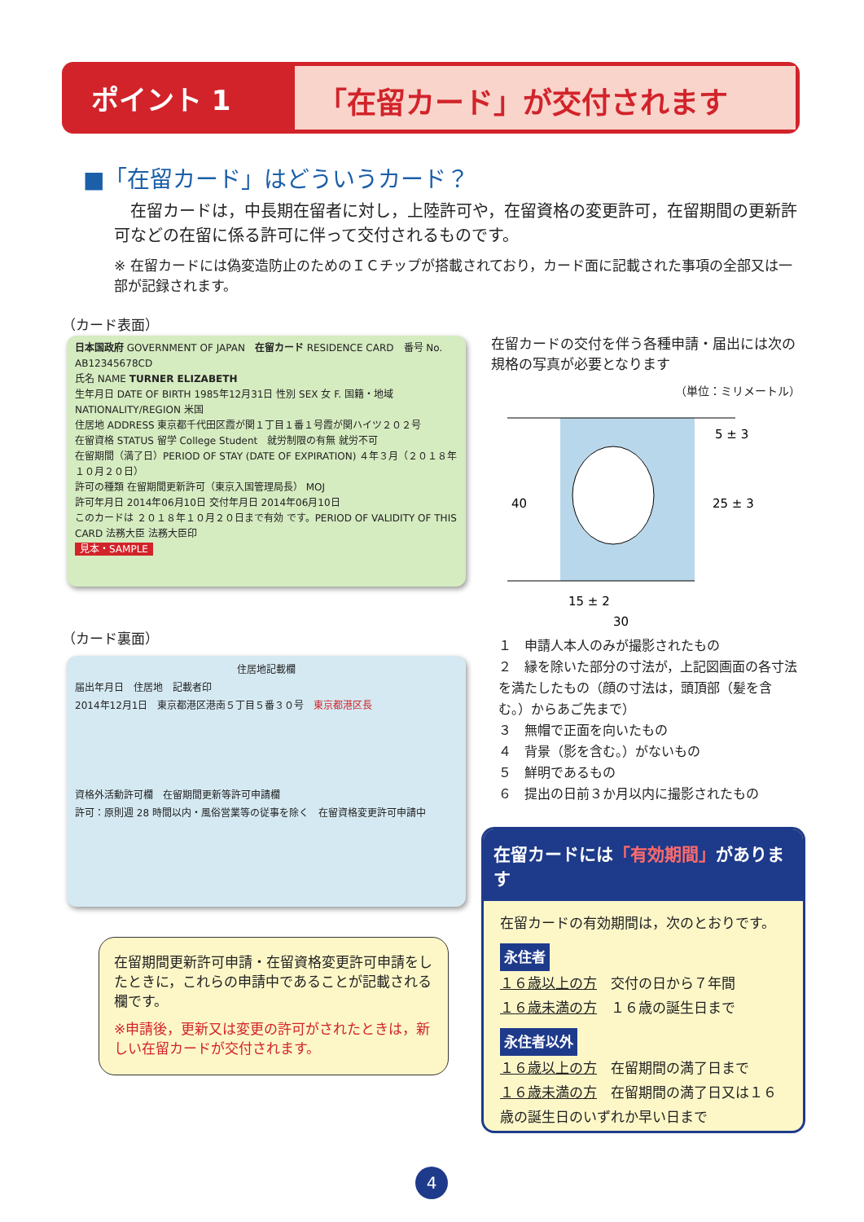ポイント 1 「在留カード」が交付されます
■「在留カード」はどういうカード？
　在留カードは，中長期在留者に対し，上陸許可や，在留資格の変更許可，在留期間の更新許可などの在留に係る許可に伴って交付されるものです。
※ 在留カードには偽変造防止のためのＩＣチップが搭載されており，カード面に記載された事項の全部又は一部が記録されます。
（カード表面）
日本国政府 GOVERNMENT OF JAPAN　在留カード RESIDENCE CARD　番号 No. AB12345678CD
氏名 NAME TURNER ELIZABETH
生年月日 DATE OF BIRTH 1985年12月31日 性別 SEX 女 F. 国籍・地域 NATIONALITY/REGION 米国
住居地 ADDRESS 東京都千代田区霞が関１丁目１番１号霞が関ハイツ２０２号
在留資格 STATUS 留学 College Student　就労制限の有無 就労不可
在留期間（満了日）PERIOD OF STAY (DATE OF EXPIRATION) ４年３月（２０１８年１０月２０日）
許可の種類 在留期間更新許可（東京入国管理局長） MOJ
許可年月日 2014年06月10日 交付年月日 2014年06月10日
このカードは ２０１８年１０月２０日まで有効 です。PERIOD OF VALIDITY OF THIS CARD 法務大臣 法務大臣印
見本・SAMPLE
在留カードの交付を伴う各種申請・届出には次の規格の写真が必要となります
（単位：ミリメートル）
40
5 ± 3
25 ± 3
15 ± 2
30
１　申請人本人のみが撮影されたもの
２　縁を除いた部分の寸法が，上記図画面の各寸法を満たしたもの（顔の寸法は，頭頂部（髪を含む。）からあご先まで）
３　無帽で正面を向いたもの
４　背景（影を含む。）がないもの
５　鮮明であるもの
６　提出の日前３か月以内に撮影されたもの
（カード裏面）
住居地記載欄
届出年月日　住居地　記載者印
2014年12月1日　東京都港区港南５丁目５番３０号　東京都港区長
資格外活動許可欄　在留期間更新等許可申請欄
許可：原則週 28 時間以内・風俗営業等の従事を除く　在留資格変更許可申請中
在留期間更新許可申請・在留資格変更許可申請をしたときに，これらの申請中であることが記載される欄です。
※申請後，更新又は変更の許可がされたときは，新しい在留カードが交付されます。
在留カードには「有効期間」があります
在留カードの有効期間は，次のとおりです。
永住者
１６歳以上の方　交付の日から７年間
１６歳未満の方　１６歳の誕生日まで
永住者以外
１６歳以上の方　在留期間の満了日まで
１６歳未満の方　在留期間の満了日又は１６歳の誕生日のいずれか早い日まで
4